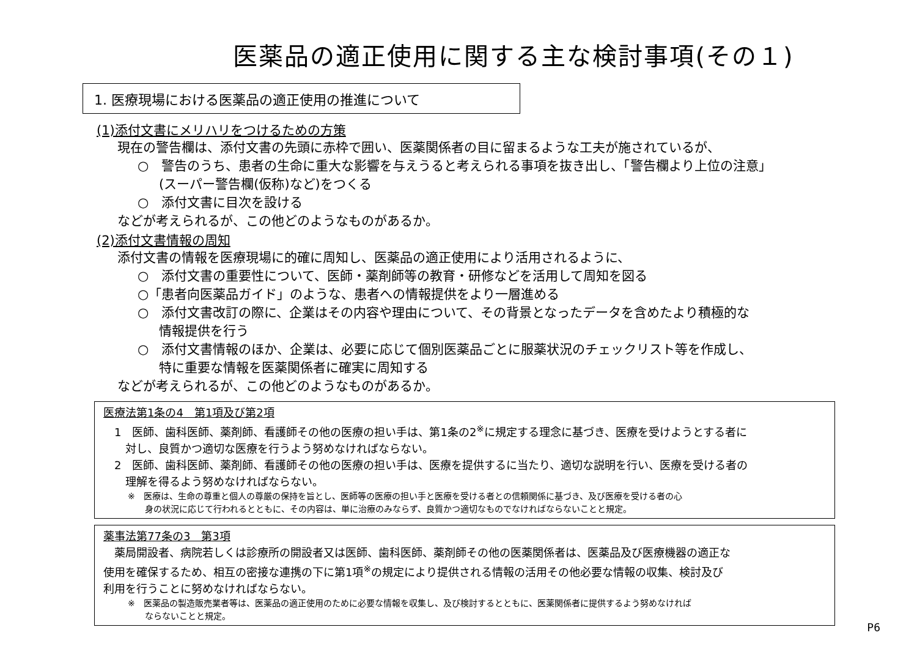医薬品の適正使用に関する主な検討事項(その１)
1. 医療現場における医薬品の適正使用の推進について
(1)添付文書にメリハリをつけるための方策
現在の警告欄は、添付文書の先頭に赤枠で囲い、医薬関係者の目に留まるような工夫が施されているが、
○　警告のうち、患者の生命に重大な影響を与えうると考えられる事項を抜き出し、「警告欄より上位の注意」
(スーパー警告欄(仮称)など)をつくる
○　添付文書に目次を設ける
などが考えられるが、この他どのようなものがあるか。
(2)添付文書情報の周知
添付文書の情報を医療現場に的確に周知し、医薬品の適正使用により活用されるように、
○　添付文書の重要性について、医師・薬剤師等の教育・研修などを活用して周知を図る
○「患者向医薬品ガイド」のような、患者への情報提供をより一層進める
○　添付文書改訂の際に、企業はその内容や理由について、その背景となったデータを含めたより積極的な
情報提供を行う
○　添付文書情報のほか、企業は、必要に応じて個別医薬品ごとに服薬状況のチェックリスト等を作成し、
特に重要な情報を医薬関係者に確実に周知する
などが考えられるが、この他どのようなものがあるか。
医療法第1条の4　第1項及び第2項
　1　医師、歯科医師、薬剤師、看護師その他の医療の担い手は、第1条の2<sup>※</sup>に規定する理念に基づき、医療を受けようとする者に
　　対し、良質かつ適切な医療を行うよう努めなければならない。
　2　医師、歯科医師、薬剤師、看護師その他の医療の担い手は、医療を提供するに当たり、適切な説明を行い、医療を受ける者の
　　理解を得るよう努めなければならない。
※　医療は、生命の尊重と個人の尊厳の保持を旨とし、医師等の医療の担い手と医療を受ける者との信頼関係に基づき、及び医療を受ける者の心
　　身の状況に応じて行われるとともに、その内容は、単に治療のみならず、良質かつ適切なものでなければならないことと規定。
薬事法第77条の3　第3項
　薬局開設者、病院若しくは診療所の開設者又は医師、歯科医師、薬剤師その他の医薬関係者は、医薬品及び医療機器の適正な
使用を確保するため、相互の密接な連携の下に第1項<sup>※</sup>の規定により提供される情報の活用その他必要な情報の収集、検討及び
利用を行うことに努めなければならない。
※　医薬品の製造販売業者等は、医薬品の適正使用のために必要な情報を収集し、及び検討するとともに、医薬関係者に提供するよう努めなければ
　　ならないことと規定。
P6